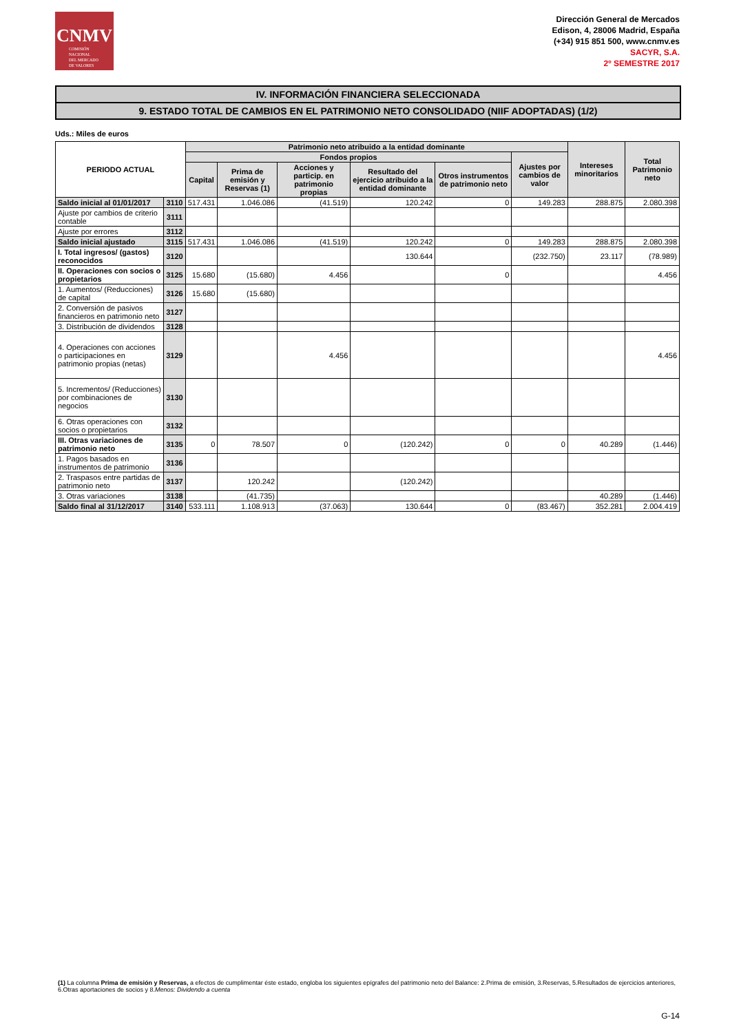CNMV
COMISIÓN
NACIONAL
DEL MERCADO
DE VALORES
Dirección General de Mercados
Edison, 4, 28006 Madrid, España
(+34) 915 851 500, www.cnmv.es
SACYR, S.A.
2º SEMESTRE 2017
IV. INFORMACIÓN FINANCIERA SELECCIONADA
9. ESTADO TOTAL DE CAMBIOS EN EL PATRIMONIO NETO CONSOLIDADO (NIIF ADOPTADAS) (1/2)
Uds.: Miles de euros
| PERIODO ACTUAL | | Patrimonio neto atribuido a la entidad dominante | | | | | | Intereses minoritarios | Total Patrimonio neto |
| --- | --- | --- | --- | --- | --- | --- | --- | --- | --- |
| | | Fondos propios | | | | | Ajustes por cambios de valor | | |
| | | Capital | Prima de emisión y Reservas (1) | Acciones y particip. en patrimonio propias | Resultado del ejercicio atribuido a la entidad dominante | Otros instrumentos de patrimonio neto | | | |
| Saldo inicial al 01/01/2017 | 3110 | 517.431 | 1.046.086 | (41.519) | 120.242 | 0 | 149.283 | 288.875 | 2.080.398 |
| Ajuste por cambios de criterio contable | 3111 | | | | | | | | |
| Ajuste por errores | 3112 | | | | | | | | |
| Saldo inicial ajustado | 3115 | 517.431 | 1.046.086 | (41.519) | 120.242 | 0 | 149.283 | 288.875 | 2.080.398 |
| I. Total ingresos/ (gastos) reconocidos | 3120 | | | | 130.644 | | (232.750) | 23.117 | (78.989) |
| II. Operaciones con socios o propietarios | 3125 | 15.680 | (15.680) | 4.456 | | 0 | | | 4.456 |
| 1. Aumentos/ (Reducciones) de capital | 3126 | 15.680 | (15.680) | | | | | | |
| 2. Conversión de pasivos financieros en patrimonio neto | 3127 | | | | | | | | |
| 3. Distribución de dividendos | 3128 | | | | | | | | |
| 4. Operaciones con acciones o participaciones en patrimonio propias (netas) | 3129 | | | 4.456 | | | | | 4.456 |
| 5. Incrementos/ (Reducciones) por combinaciones de negocios | 3130 | | | | | | | | |
| 6. Otras operaciones con socios o propietarios | 3132 | | | | | | | | |
| III. Otras variaciones de patrimonio neto | 3135 | 0 | 78.507 | 0 | (120.242) | 0 | 0 | 40.289 | (1.446) |
| 1. Pagos basados en instrumentos de patrimonio | 3136 | | | | | | | | |
| 2. Traspasos entre partidas de patrimonio neto | 3137 | | 120.242 | | (120.242) | | | | |
| 3. Otras variaciones | 3138 | | (41.735) | | | | | 40.289 | (1.446) |
| Saldo final al 31/12/2017 | 3140 | 533.111 | 1.108.913 | (37.063) | 130.644 | 0 | (83.467) | 352.281 | 2.004.419 |
(1) La columna Prima de emisión y Reservas, a efectos de cumplimentar éste estado, engloba los siguientes epígrafes del patrimonio neto del Balance: 2.Prima de emisión, 3.Reservas, 5.Resultados de ejercicios anteriores, 6.Otras aportaciones de socios y 8.Menos: Dividendo a cuenta
G-14